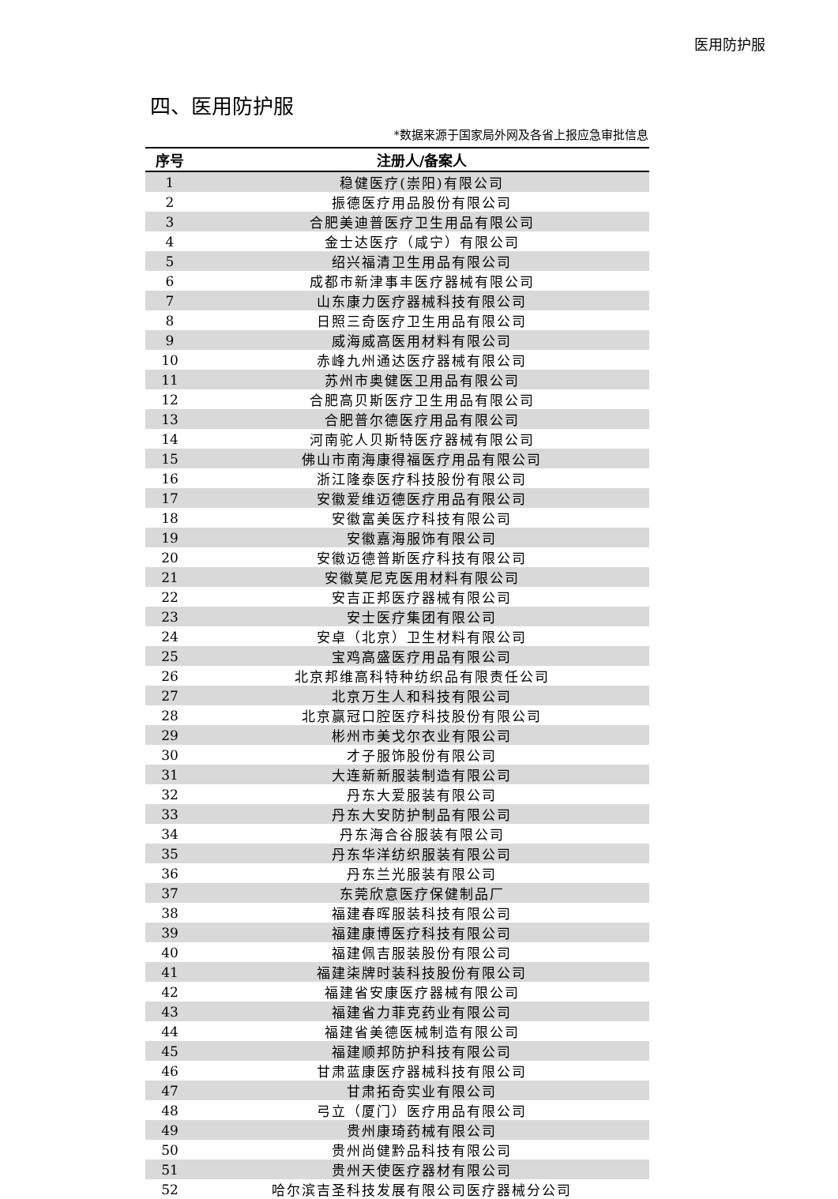医用防护服
四、医用防护服
*数据来源于国家局外网及各省上报应急审批信息
| 序号 | 注册人/备案人 |
| --- | --- |
| 1 | 稳健医疗(崇阳)有限公司 |
| 2 | 振德医疗用品股份有限公司 |
| 3 | 合肥美迪普医疗卫生用品有限公司 |
| 4 | 金士达医疗（咸宁）有限公司 |
| 5 | 绍兴福清卫生用品有限公司 |
| 6 | 成都市新津事丰医疗器械有限公司 |
| 7 | 山东康力医疗器械科技有限公司 |
| 8 | 日照三奇医疗卫生用品有限公司 |
| 9 | 威海威高医用材料有限公司 |
| 10 | 赤峰九州通达医疗器械有限公司 |
| 11 | 苏州市奥健医卫用品有限公司 |
| 12 | 合肥高贝斯医疗卫生用品有限公司 |
| 13 | 合肥普尔德医疗用品有限公司 |
| 14 | 河南驼人贝斯特医疗器械有限公司 |
| 15 | 佛山市南海康得福医疗用品有限公司 |
| 16 | 浙江隆泰医疗科技股份有限公司 |
| 17 | 安徽爱维迈德医疗用品有限公司 |
| 18 | 安徽富美医疗科技有限公司 |
| 19 | 安徽嘉海服饰有限公司 |
| 20 | 安徽迈德普斯医疗科技有限公司 |
| 21 | 安徽莫尼克医用材料有限公司 |
| 22 | 安吉正邦医疗器械有限公司 |
| 23 | 安士医疗集团有限公司 |
| 24 | 安卓（北京）卫生材料有限公司 |
| 25 | 宝鸡高盛医疗用品有限公司 |
| 26 | 北京邦维高科特种纺织品有限责任公司 |
| 27 | 北京万生人和科技有限公司 |
| 28 | 北京赢冠口腔医疗科技股份有限公司 |
| 29 | 彬州市美戈尔衣业有限公司 |
| 30 | 才子服饰股份有限公司 |
| 31 | 大连新新服装制造有限公司 |
| 32 | 丹东大爱服装有限公司 |
| 33 | 丹东大安防护制品有限公司 |
| 34 | 丹东海合谷服装有限公司 |
| 35 | 丹东华洋纺织服装有限公司 |
| 36 | 丹东兰光服装有限公司 |
| 37 | 东莞欣意医疗保健制品厂 |
| 38 | 福建春晖服装科技有限公司 |
| 39 | 福建康博医疗科技有限公司 |
| 40 | 福建佩吉服装股份有限公司 |
| 41 | 福建柒牌时装科技股份有限公司 |
| 42 | 福建省安康医疗器械有限公司 |
| 43 | 福建省力菲克药业有限公司 |
| 44 | 福建省美德医械制造有限公司 |
| 45 | 福建顺邦防护科技有限公司 |
| 46 | 甘肃蓝康医疗器械科技有限公司 |
| 47 | 甘肃拓奇实业有限公司 |
| 48 | 弓立（厦门）医疗用品有限公司 |
| 49 | 贵州康琦药械有限公司 |
| 50 | 贵州尚健黔品科技有限公司 |
| 51 | 贵州天使医疗器材有限公司 |
| 52 | 哈尔滨吉圣科技发展有限公司医疗器械分公司 |